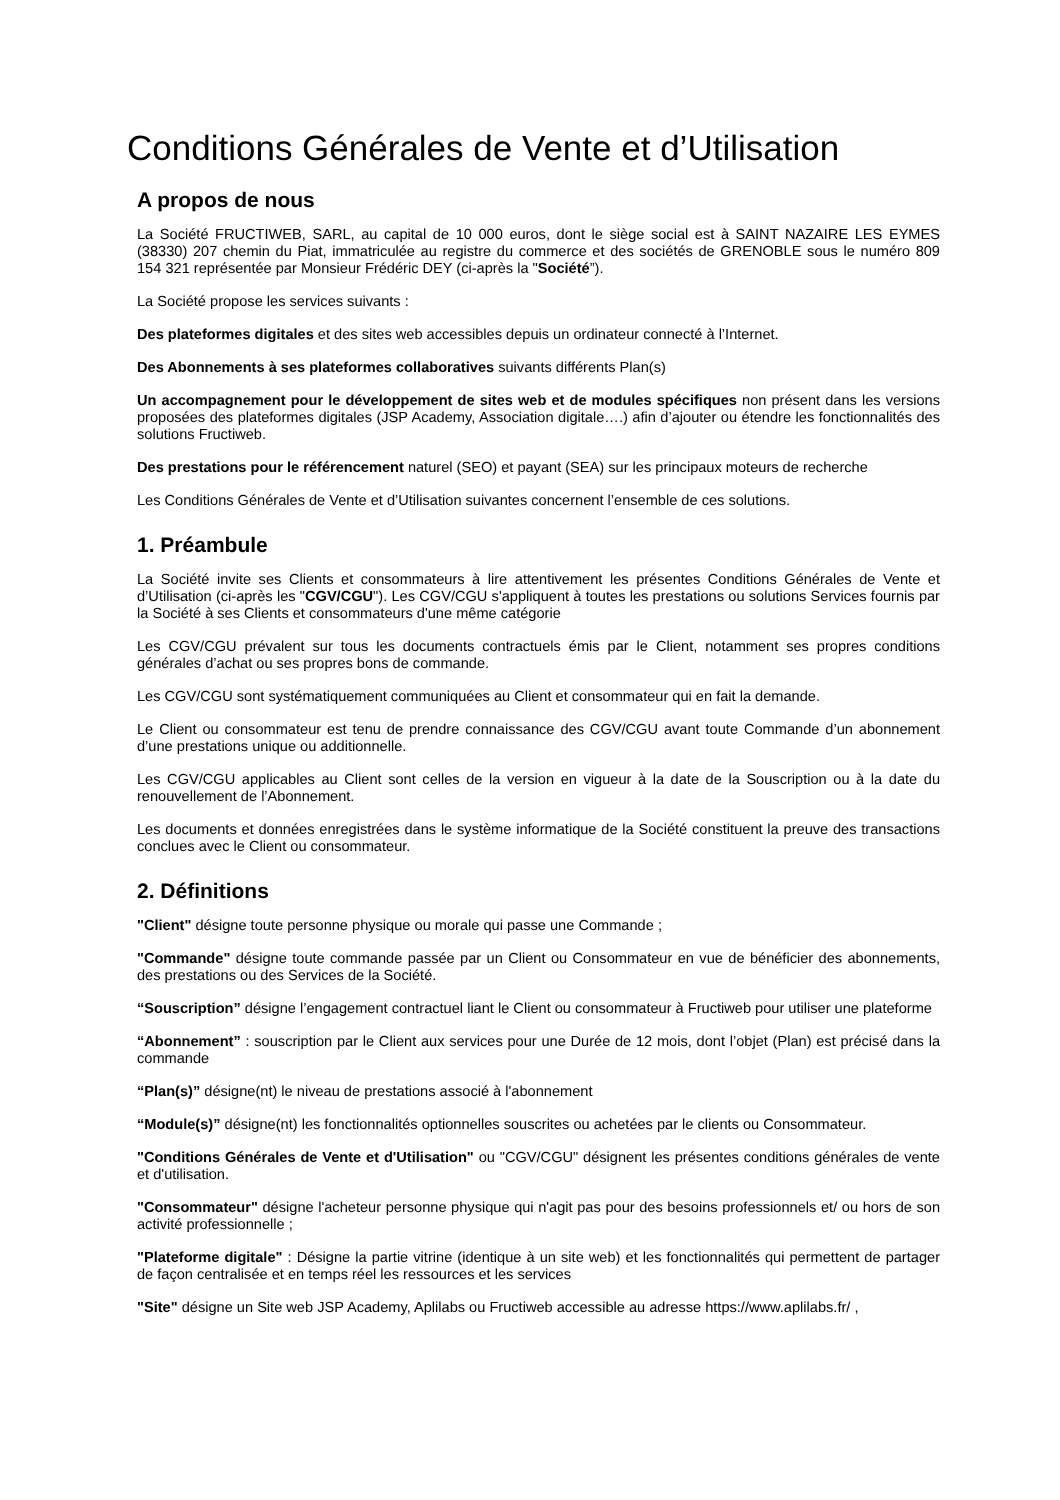Conditions Générales de Vente et d’Utilisation
A propos de nous
La Société FRUCTIWEB, SARL, au capital de 10 000 euros, dont le siège social est à SAINT NAZAIRE LES EYMES (38330) 207 chemin du Piat, immatriculée au registre du commerce et des sociétés de GRENOBLE sous le numéro 809 154 321 représentée par Monsieur Frédéric DEY (ci-après la "Société”).
La Société propose les services suivants :
Des plateformes digitales et des sites web accessibles depuis un ordinateur connecté à l’Internet.
Des Abonnements à ses plateformes collaboratives suivants différents Plan(s)
Un accompagnement pour le développement de sites web et de modules spécifiques non présent dans les versions proposées des plateformes digitales (JSP Academy, Association digitale….) afin d’ajouter ou étendre les fonctionnalités des solutions Fructiweb.
Des prestations pour le référencement naturel (SEO) et payant (SEA) sur les principaux moteurs de recherche
Les Conditions Générales de Vente et d’Utilisation suivantes concernent l’ensemble de ces solutions.
1. Préambule
La Société invite ses Clients et consommateurs à lire attentivement les présentes Conditions Générales de Vente et d’Utilisation (ci-après les "CGV/CGU"). Les CGV/CGU s'appliquent à toutes les prestations ou solutions Services fournis par la Société à ses Clients et consommateurs d'une même catégorie
Les CGV/CGU prévalent sur tous les documents contractuels émis par le Client, notamment ses propres conditions générales d’achat ou ses propres bons de commande.
Les CGV/CGU sont systématiquement communiquées au Client et consommateur qui en fait la demande.
Le Client ou consommateur est tenu de prendre connaissance des CGV/CGU avant toute Commande d’un abonnement d’une prestations unique ou additionnelle.
Les CGV/CGU applicables au Client sont celles de la version en vigueur à la date de la Souscription ou à la date du renouvellement de l’Abonnement.
Les documents et données enregistrées dans le système informatique de la Société constituent la preuve des transactions conclues avec le Client ou consommateur.
2. Définitions
"Client" désigne toute personne physique ou morale qui passe une Commande ;
"Commande" désigne toute commande passée par un Client ou Consommateur en vue de bénéficier des abonnements, des prestations ou des Services de la Société.
“Souscription” désigne l’engagement contractuel liant le Client ou consommateur à Fructiweb pour utiliser une plateforme
“Abonnement” : souscription par le Client aux services pour une Durée de 12 mois, dont l’objet (Plan) est précisé dans la commande
“Plan(s)” désigne(nt) le niveau de prestations associé à l'abonnement
“Module(s)” désigne(nt) les fonctionnalités optionnelles souscrites ou achetées par le clients ou Consommateur.
"Conditions Générales de Vente et d'Utilisation" ou "CGV/CGU" désignent les présentes conditions générales de vente et d'utilisation.
"Consommateur" désigne l'acheteur personne physique qui n'agit pas pour des besoins professionnels et/ ou hors de son activité professionnelle ;
"Plateforme digitale" : Désigne la partie vitrine (identique à un site web) et les fonctionnalités qui permettent de partager de façon centralisée et en temps réel les ressources et les services
"Site" désigne un Site web JSP Academy, Aplilabs ou Fructiweb accessible au adresse https://www.aplilabs.fr/ ,